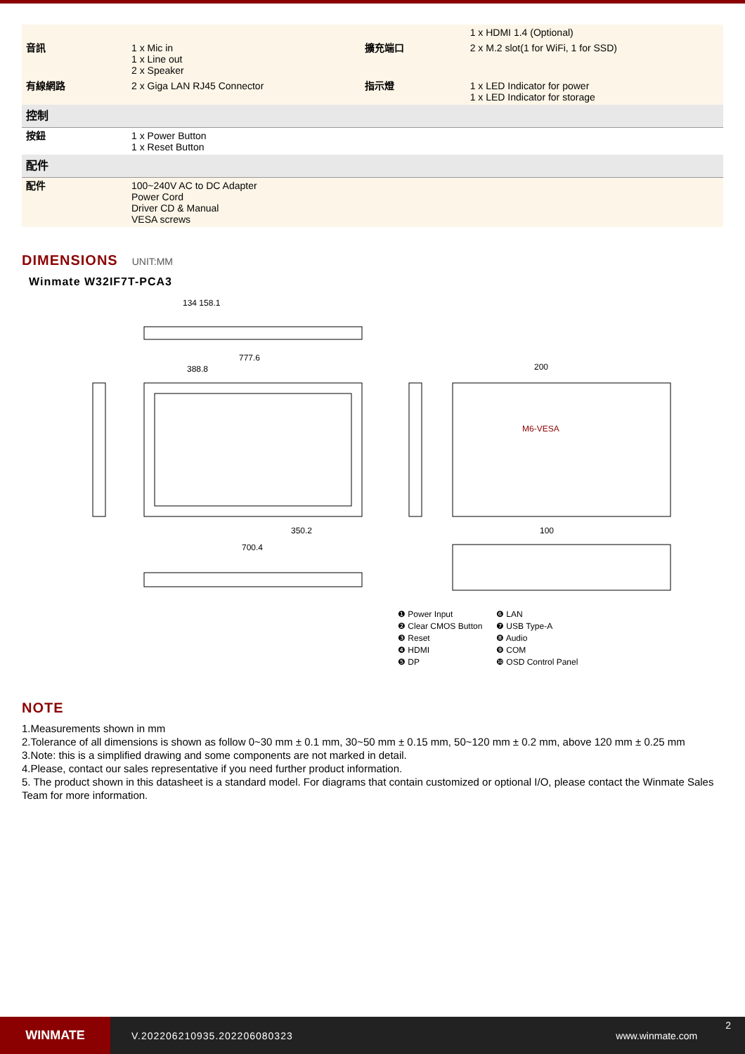| | | | 1 x HDMI 1.4 (Optional) |
| 音訊 | 1 x Mic in 1 x Line out 2 x Speaker | 擴充端口 | 2 x M.2 slot(1 for WiFi, 1 for SSD) |
| 有線網路 | 2 x Giga LAN RJ45 Connector | 指示燈 | 1 x LED Indicator for power 1 x LED Indicator for storage |
| 控制 | | | |
| 按鈕 | 1 x Power Button 1 x Reset Button | | |
| 配件 | | | |
| 配件 | 100~240V AC to DC Adapter Power Cord Driver CD & Manual VESA screws | | |
DIMENSIONS UNIT:MM
Winmate W32IF7T-PCA3
134 158.1
777.6
388.8 200
M6-VESA
350.2
700.4
100
❶ Power Input
❻ LAN
❷ Clear CMOS Button
❼ USB Type-A
❸ Reset
❽ Audio
❹ HDMI
❾ COM
❺ DP
❿ OSD Control Panel
NOTE
1.Measurements shown in mm
2.Tolerance of all dimensions is shown as follow 0~30 mm ± 0.1 mm, 30~50 mm ± 0.15 mm, 50~120 mm ± 0.2 mm, above 120 mm ± 0.25 mm
3.Note: this is a simplified drawing and some components are not marked in detail.
4.Please, contact our sales representative if you need further product information.
5. The product shown in this datasheet is a standard model. For diagrams that contain customized or optional I/O, please contact the Winmate Sales Team for more information.
WINMATE
V.202206210935.202206080323 www.winmate.com
2